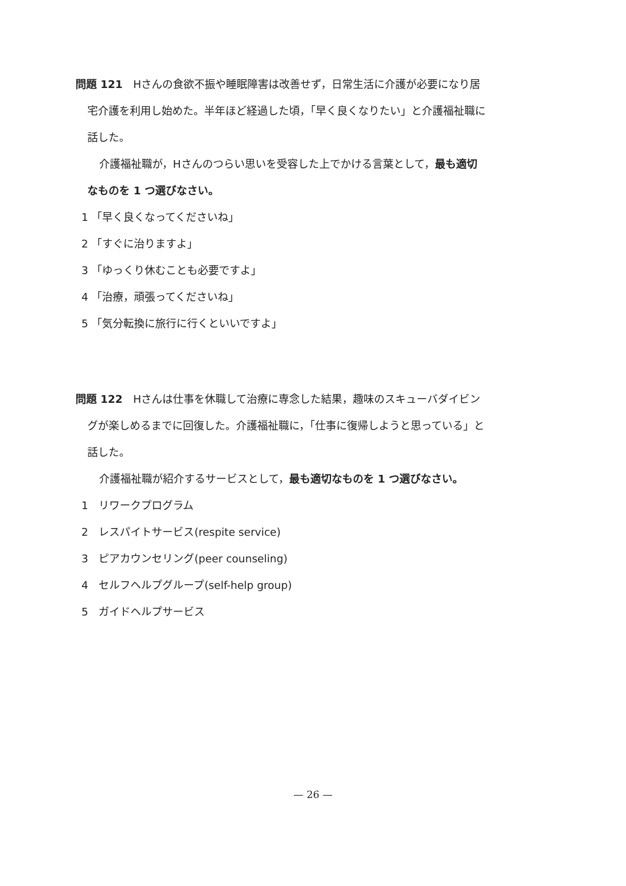問題 121　Hさんの食欲不振や睡眠障害は改善せず，日常生活に介護が必要になり居
宅介護を利用し始めた。半年ほど経過した頃，「早く良くなりたい」と介護福祉職に
話した。
介護福祉職が，Hさんのつらい思いを受容した上でかける言葉として，最も適切
なものを 1 つ選びなさい。
1 「早く良くなってくださいね」
2 「すぐに治りますよ」
3 「ゆっくり休むことも必要ですよ」
4 「治療，頑張ってくださいね」
5 「気分転換に旅行に行くといいですよ」
問題 122　Hさんは仕事を休職して治療に専念した結果，趣味のスキューバダイビン
グが楽しめるまでに回復した。介護福祉職に，「仕事に復帰しようと思っている」と
話した。
介護福祉職が紹介するサービスとして，最も適切なものを 1 つ選びなさい。
1　リワークプログラム
2　レスパイトサービス(respite service)
3　ピアカウンセリング(peer counseling)
4　セルフヘルプグループ(self-help group)
5　ガイドヘルプサービス
— 26 —